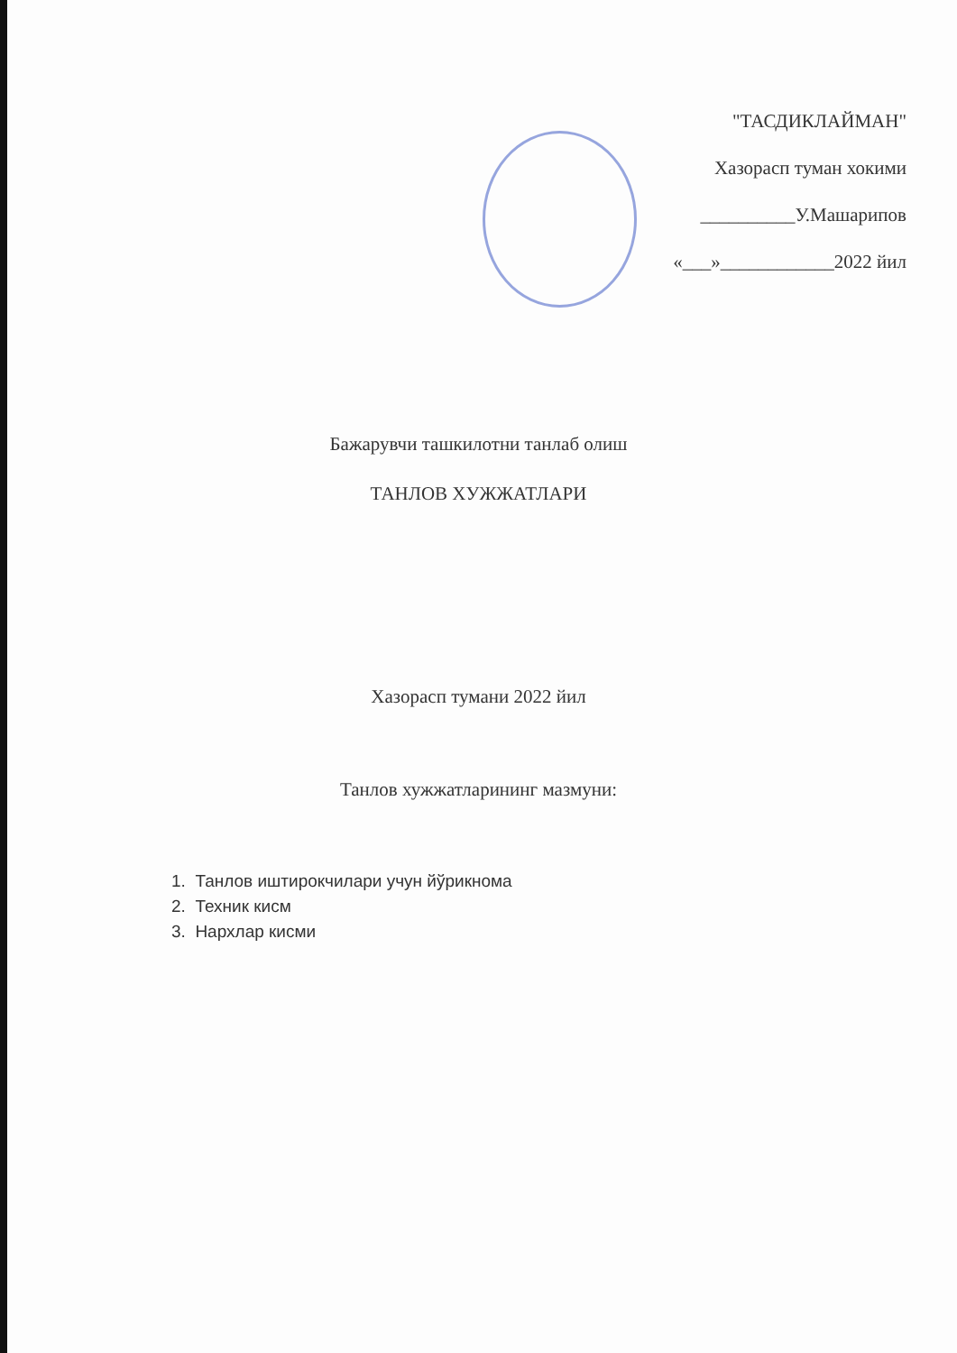"ТАСДИКЛАЙМАН"
Хазорасп туман хокими
__________У.Машарипов
«___»____________2022 йил
Бажарувчи ташкилотни танлаб олиш
ТАНЛОВ ХУЖЖАТЛАРИ
Хазорасп тумани 2022 йил
Танлов хужжатларининг мазмуни:
1. Танлов иштирокчилари учун йўрикнома
2. Техник кисм
3. Нархлар кисми